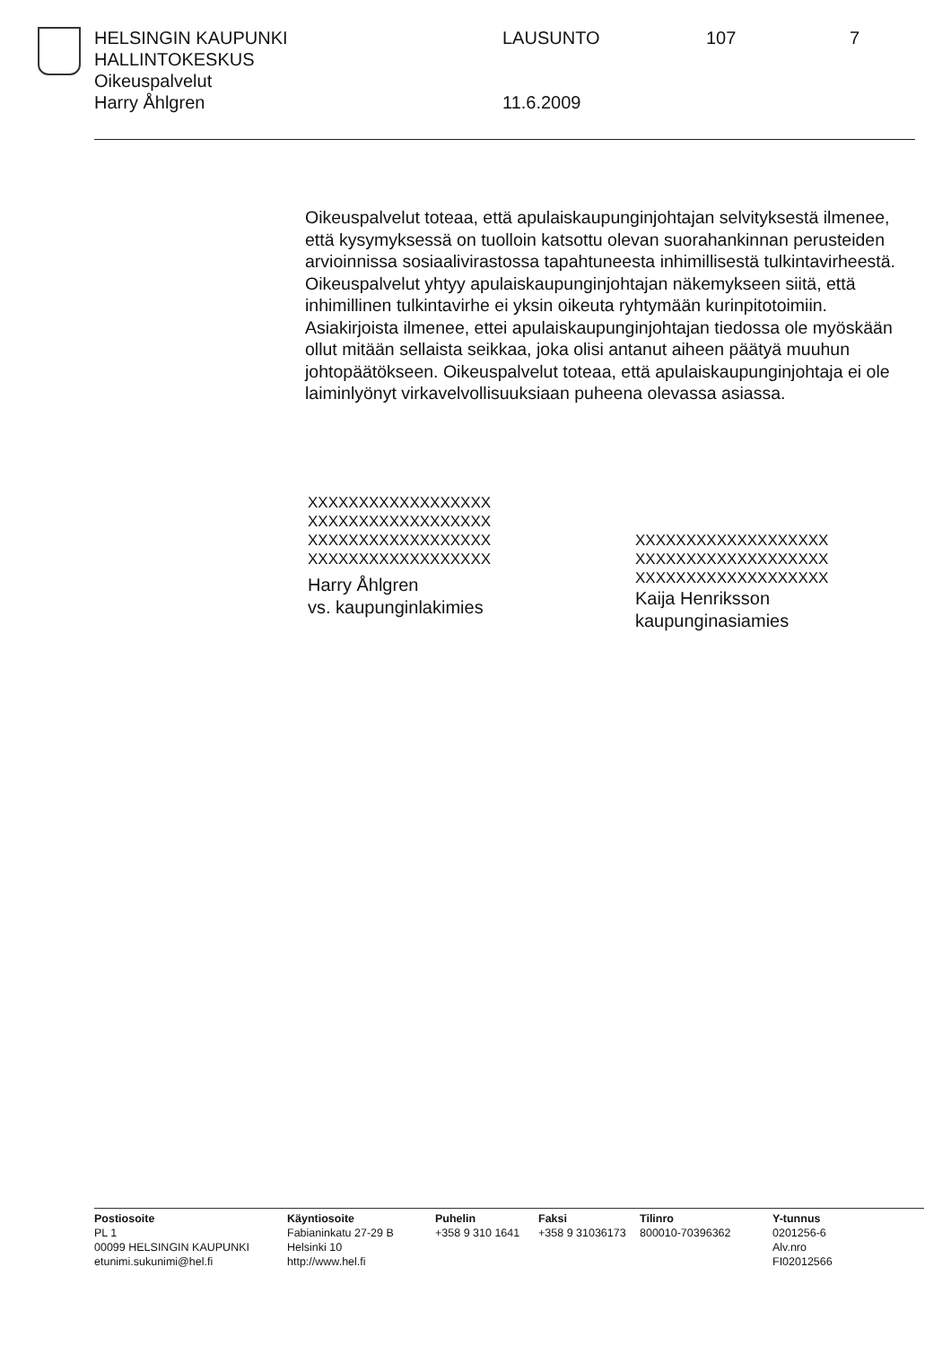HELSINGIN KAUPUNKI LAUSUNTO 107 7
HALLINTOKESKUS
Oikeuspalvelut
Harry Åhlgren 11.6.2009
Oikeuspalvelut toteaa, että apulaiskaupunginjohtajan selvityksestä ilmenee, että kysymyksessä on tuolloin katsottu olevan suorahankinnan perusteiden arvioinnissa sosiaalivirastossa tapahtuneesta inhimillisestä tulkintavirheestä. Oikeuspalvelut yhtyy apulaiskaupunginjohtajan näkemykseen siitä, että inhimillinen tulkintavirhe ei yksin oikeuta ryhtymään kurinpitotoimiin. Asiakirjoista ilmenee, ettei apulaiskaupunginjohtajan tiedossa ole myöskään ollut mitään sellaista seikkaa, joka olisi antanut aiheen päätyä muuhun johtopäätökseen. Oikeuspalvelut toteaa, että apulaiskaupunginjohtaja ei ole laiminlyönyt virkavelvollisuuksiaan puheena olevassa asiassa.
XXXXXXXXXXXXXXXXXX
XXXXXXXXXXXXXXXXXX
XXXXXXXXXXXXXXXXXX
XXXXXXXXXXXXXXXXXX
Harry Åhlgren
vs. kaupunginlakimies
XXXXXXXXXXXXXXXXXXX
XXXXXXXXXXXXXXXXXXX
XXXXXXXXXXXXXXXXXXX
Kaija Henriksson
kaupunginasiamies
Postiosoite
PL 1
00099 HELSINGIN KAUPUNKI
etunimi.sukunimi@hel.fi
Käyntiosoite
Fabianinkatu 27-29 B
Helsinki 10
http://www.hel.fi
Puhelin
+358 9 310 1641
Faksi
+358 9 31036173
Tilinro
800010-70396362
Y-tunnus
0201256-6
Alv.nro
FI02012566